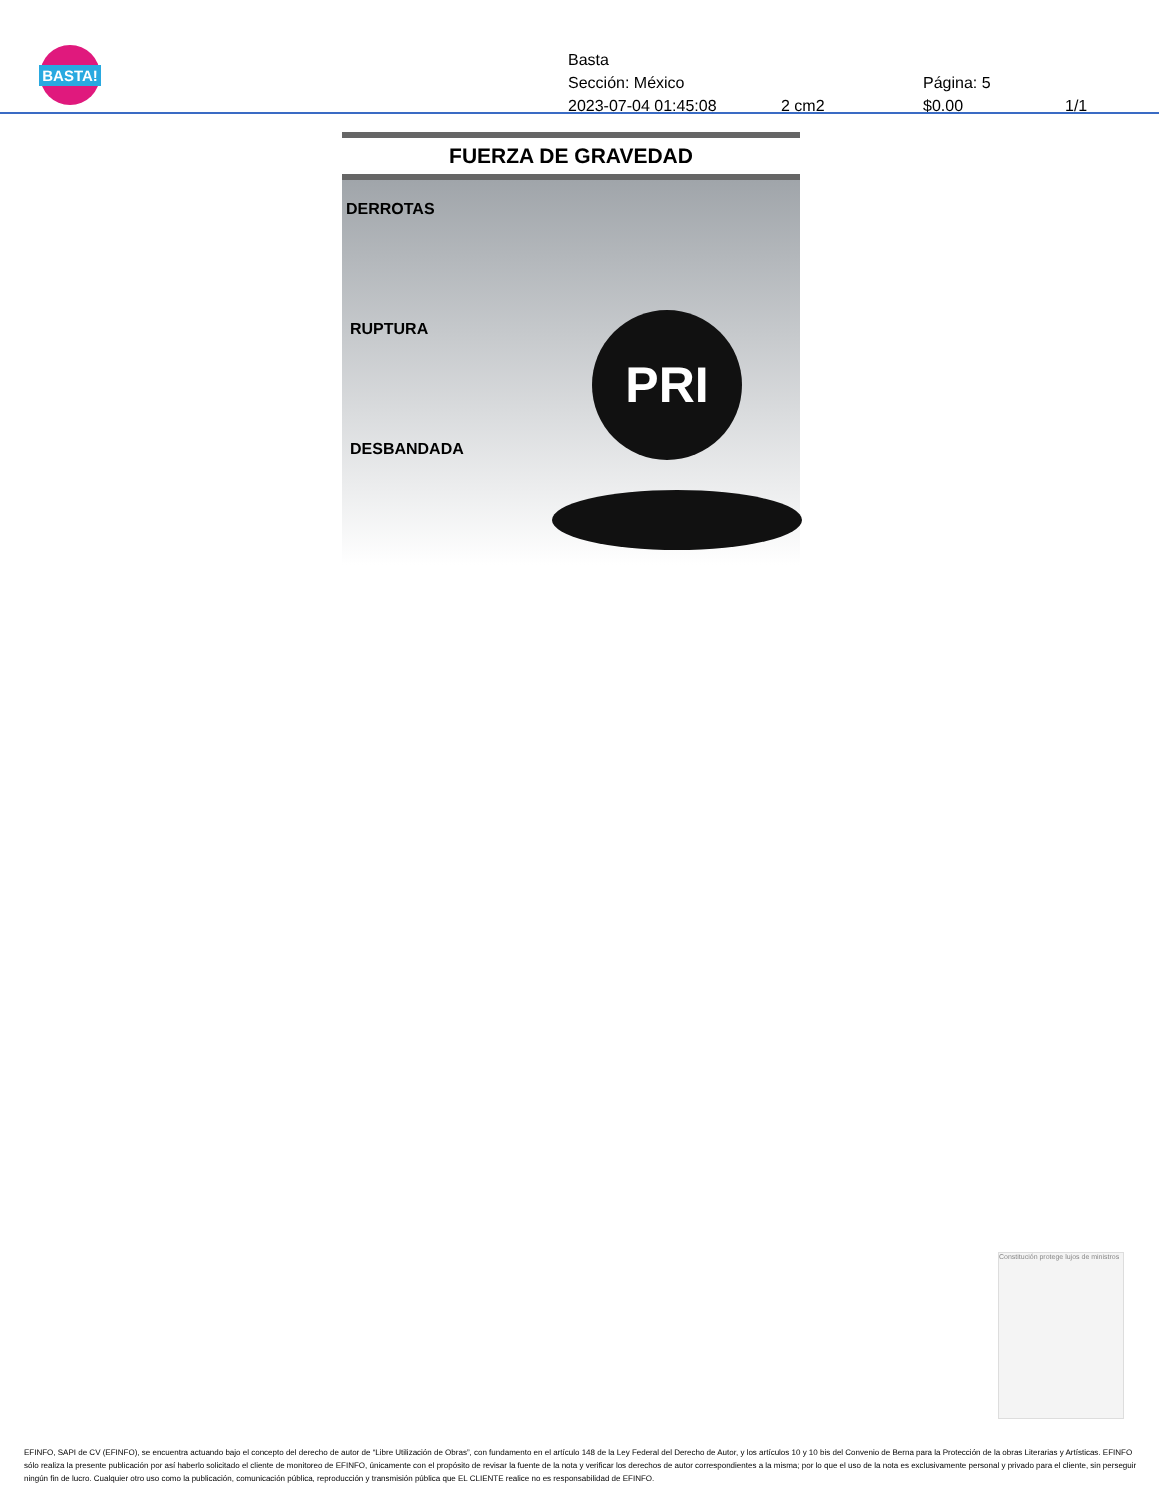BASTA!
Basta
Sección: México Página: 5
2023-07-04 01:45:08 2 cm2 $0.00 1/1
FUERZA DE GRAVEDAD
DERROTAS
RUPTURA
DESBANDADA
PRI
Constitución protege lujos de ministros
EFINFO, SAPI de CV (EFINFO), se encuentra actuando bajo el concepto del derecho de autor de “Libre Utilización de Obras”, con fundamento en el artículo 148 de la Ley Federal del Derecho de Autor, y los artículos 10 y 10 bis del Convenio de Berna para la Protección de la obras Literarias y Artísticas. EFINFO sólo realiza la presente publicación por así haberlo solicitado el cliente de monitoreo de EFINFO, únicamente con el propósito de revisar la fuente de la nota y verificar los derechos de autor correspondientes a la misma; por lo que el uso de la nota es exclusivamente personal y privado para el cliente, sin perseguir ningún fin de lucro. Cualquier otro uso como la publicación, comunicación pública, reproducción y transmisión pública que EL CLIENTE realice no es responsabilidad de EFINFO.